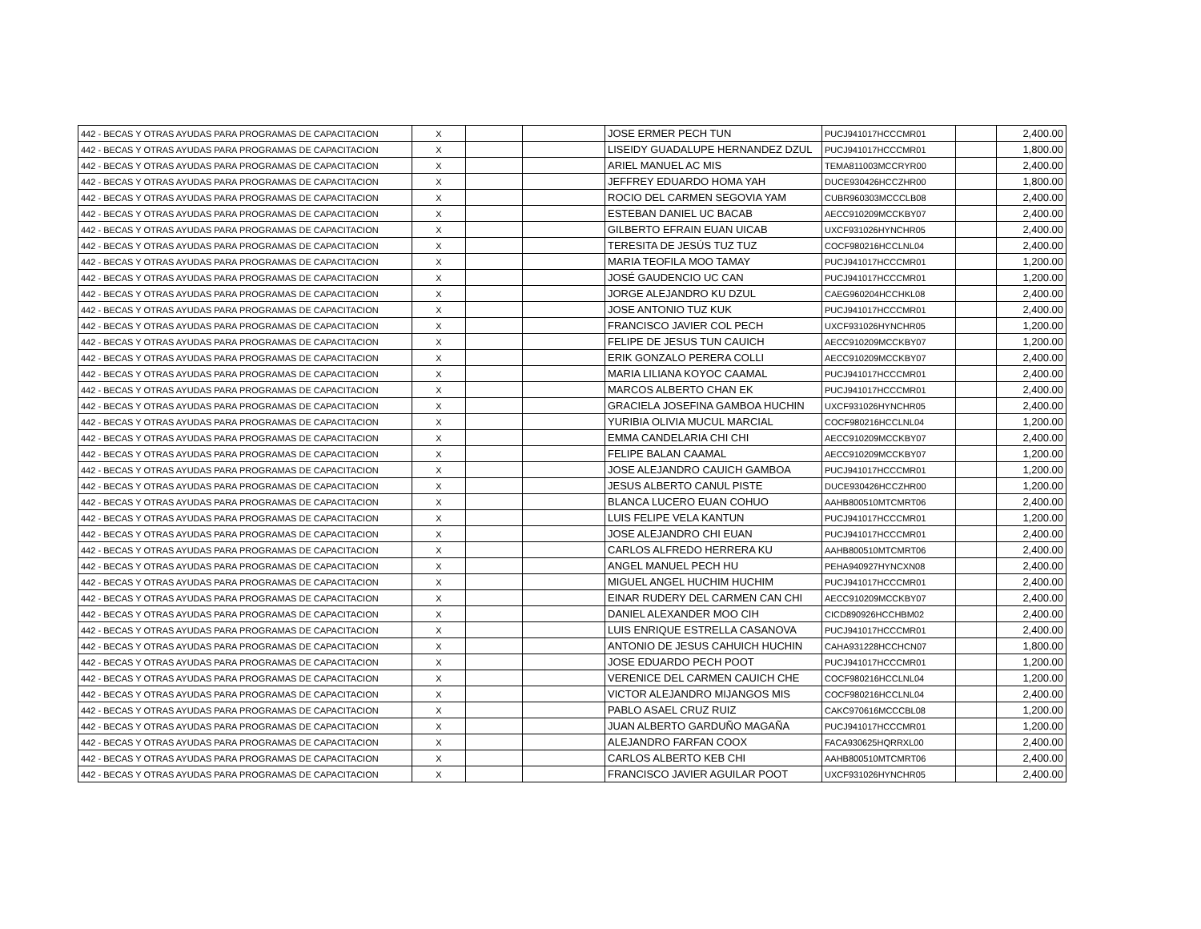| 442 - BECAS Y OTRAS AYUDAS PARA PROGRAMAS DE CAPACITACION | X | | | JOSE ERMER PECH TUN | PUCJ941017HCCCMR01 | | 2,400.00 |
| 442 - BECAS Y OTRAS AYUDAS PARA PROGRAMAS DE CAPACITACION | X | | | LISEIDY GUADALUPE HERNANDEZ DZUL | PUCJ941017HCCCMR01 | | 1,800.00 |
| 442 - BECAS Y OTRAS AYUDAS PARA PROGRAMAS DE CAPACITACION | X | | | ARIEL MANUEL AC MIS | TEMA811003MCCRYR00 | | 2,400.00 |
| 442 - BECAS Y OTRAS AYUDAS PARA PROGRAMAS DE CAPACITACION | X | | | JEFFREY EDUARDO HOMA YAH | DUCE930426HCCZHR00 | | 1,800.00 |
| 442 - BECAS Y OTRAS AYUDAS PARA PROGRAMAS DE CAPACITACION | X | | | ROCIO DEL CARMEN SEGOVIA YAM | CUBR960303MCCCLB08 | | 2,400.00 |
| 442 - BECAS Y OTRAS AYUDAS PARA PROGRAMAS DE CAPACITACION | X | | | ESTEBAN DANIEL UC BACAB | AECC910209MCCKBY07 | | 2,400.00 |
| 442 - BECAS Y OTRAS AYUDAS PARA PROGRAMAS DE CAPACITACION | X | | | GILBERTO EFRAIN EUAN UICAB | UXCF931026HYNCHR05 | | 2,400.00 |
| 442 - BECAS Y OTRAS AYUDAS PARA PROGRAMAS DE CAPACITACION | X | | | TERESITA DE JESÚS TUZ TUZ | COCF980216HCCLNL04 | | 2,400.00 |
| 442 - BECAS Y OTRAS AYUDAS PARA PROGRAMAS DE CAPACITACION | X | | | MARIA TEOFILA MOO TAMAY | PUCJ941017HCCCMR01 | | 1,200.00 |
| 442 - BECAS Y OTRAS AYUDAS PARA PROGRAMAS DE CAPACITACION | X | | | JOSÉ GAUDENCIO UC CAN | PUCJ941017HCCCMR01 | | 1,200.00 |
| 442 - BECAS Y OTRAS AYUDAS PARA PROGRAMAS DE CAPACITACION | X | | | JORGE ALEJANDRO KU DZUL | CAEG960204HCCHKL08 | | 2,400.00 |
| 442 - BECAS Y OTRAS AYUDAS PARA PROGRAMAS DE CAPACITACION | X | | | JOSE ANTONIO TUZ KUK | PUCJ941017HCCCMR01 | | 2,400.00 |
| 442 - BECAS Y OTRAS AYUDAS PARA PROGRAMAS DE CAPACITACION | X | | | FRANCISCO JAVIER COL PECH | UXCF931026HYNCHR05 | | 1,200.00 |
| 442 - BECAS Y OTRAS AYUDAS PARA PROGRAMAS DE CAPACITACION | X | | | FELIPE DE JESUS TUN CAUICH | AECC910209MCCKBY07 | | 1,200.00 |
| 442 - BECAS Y OTRAS AYUDAS PARA PROGRAMAS DE CAPACITACION | X | | | ERIK GONZALO PERERA COLLI | AECC910209MCCKBY07 | | 2,400.00 |
| 442 - BECAS Y OTRAS AYUDAS PARA PROGRAMAS DE CAPACITACION | X | | | MARIA LILIANA KOYOC CAAMAL | PUCJ941017HCCCMR01 | | 2,400.00 |
| 442 - BECAS Y OTRAS AYUDAS PARA PROGRAMAS DE CAPACITACION | X | | | MARCOS ALBERTO CHAN EK | PUCJ941017HCCCMR01 | | 2,400.00 |
| 442 - BECAS Y OTRAS AYUDAS PARA PROGRAMAS DE CAPACITACION | X | | | GRACIELA JOSEFINA GAMBOA HUCHIN | UXCF931026HYNCHR05 | | 2,400.00 |
| 442 - BECAS Y OTRAS AYUDAS PARA PROGRAMAS DE CAPACITACION | X | | | YURIBIA OLIVIA MUCUL MARCIAL | COCF980216HCCLNL04 | | 1,200.00 |
| 442 - BECAS Y OTRAS AYUDAS PARA PROGRAMAS DE CAPACITACION | X | | | EMMA CANDELARIA CHI CHI | AECC910209MCCKBY07 | | 2,400.00 |
| 442 - BECAS Y OTRAS AYUDAS PARA PROGRAMAS DE CAPACITACION | X | | | FELIPE BALAN CAAMAL | AECC910209MCCKBY07 | | 1,200.00 |
| 442 - BECAS Y OTRAS AYUDAS PARA PROGRAMAS DE CAPACITACION | X | | | JOSE ALEJANDRO CAUICH GAMBOA | PUCJ941017HCCCMR01 | | 1,200.00 |
| 442 - BECAS Y OTRAS AYUDAS PARA PROGRAMAS DE CAPACITACION | X | | | JESUS ALBERTO CANUL PISTE | DUCE930426HCCZHR00 | | 1,200.00 |
| 442 - BECAS Y OTRAS AYUDAS PARA PROGRAMAS DE CAPACITACION | X | | | BLANCA LUCERO EUAN COHUO | AAHB800510MTCMRT06 | | 2,400.00 |
| 442 - BECAS Y OTRAS AYUDAS PARA PROGRAMAS DE CAPACITACION | X | | | LUIS FELIPE VELA KANTUN | PUCJ941017HCCCMR01 | | 1,200.00 |
| 442 - BECAS Y OTRAS AYUDAS PARA PROGRAMAS DE CAPACITACION | X | | | JOSE ALEJANDRO CHI EUAN | PUCJ941017HCCCMR01 | | 2,400.00 |
| 442 - BECAS Y OTRAS AYUDAS PARA PROGRAMAS DE CAPACITACION | X | | | CARLOS ALFREDO HERRERA KU | AAHB800510MTCMRT06 | | 2,400.00 |
| 442 - BECAS Y OTRAS AYUDAS PARA PROGRAMAS DE CAPACITACION | X | | | ANGEL MANUEL PECH HU | PEHA940927HYNCXN08 | | 2,400.00 |
| 442 - BECAS Y OTRAS AYUDAS PARA PROGRAMAS DE CAPACITACION | X | | | MIGUEL ANGEL HUCHIM HUCHIM | PUCJ941017HCCCMR01 | | 2,400.00 |
| 442 - BECAS Y OTRAS AYUDAS PARA PROGRAMAS DE CAPACITACION | X | | | EINAR RUDERY DEL CARMEN CAN CHI | AECC910209MCCKBY07 | | 2,400.00 |
| 442 - BECAS Y OTRAS AYUDAS PARA PROGRAMAS DE CAPACITACION | X | | | DANIEL ALEXANDER MOO CIH | CICD890926HCCHBM02 | | 2,400.00 |
| 442 - BECAS Y OTRAS AYUDAS PARA PROGRAMAS DE CAPACITACION | X | | | LUIS ENRIQUE ESTRELLA CASANOVA | PUCJ941017HCCCMR01 | | 2,400.00 |
| 442 - BECAS Y OTRAS AYUDAS PARA PROGRAMAS DE CAPACITACION | X | | | ANTONIO DE JESUS CAHUICH HUCHIN | CAHA931228HCCHCN07 | | 1,800.00 |
| 442 - BECAS Y OTRAS AYUDAS PARA PROGRAMAS DE CAPACITACION | X | | | JOSE EDUARDO PECH POOT | PUCJ941017HCCCMR01 | | 1,200.00 |
| 442 - BECAS Y OTRAS AYUDAS PARA PROGRAMAS DE CAPACITACION | X | | | VERENICE DEL CARMEN CAUICH CHE | COCF980216HCCLNL04 | | 1,200.00 |
| 442 - BECAS Y OTRAS AYUDAS PARA PROGRAMAS DE CAPACITACION | X | | | VICTOR ALEJANDRO MIJANGOS MIS | COCF980216HCCLNL04 | | 2,400.00 |
| 442 - BECAS Y OTRAS AYUDAS PARA PROGRAMAS DE CAPACITACION | X | | | PABLO ASAEL CRUZ RUIZ | CAKC970616MCCCBL08 | | 1,200.00 |
| 442 - BECAS Y OTRAS AYUDAS PARA PROGRAMAS DE CAPACITACION | X | | | JUAN ALBERTO GARDUÑO MAGAÑA | PUCJ941017HCCCMR01 | | 1,200.00 |
| 442 - BECAS Y OTRAS AYUDAS PARA PROGRAMAS DE CAPACITACION | X | | | ALEJANDRO FARFAN COOX | FACA930625HQRRXL00 | | 2,400.00 |
| 442 - BECAS Y OTRAS AYUDAS PARA PROGRAMAS DE CAPACITACION | X | | | CARLOS ALBERTO KEB CHI | AAHB800510MTCMRT06 | | 2,400.00 |
| 442 - BECAS Y OTRAS AYUDAS PARA PROGRAMAS DE CAPACITACION | X | | | FRANCISCO JAVIER AGUILAR POOT | UXCF931026HYNCHR05 | | 2,400.00 |